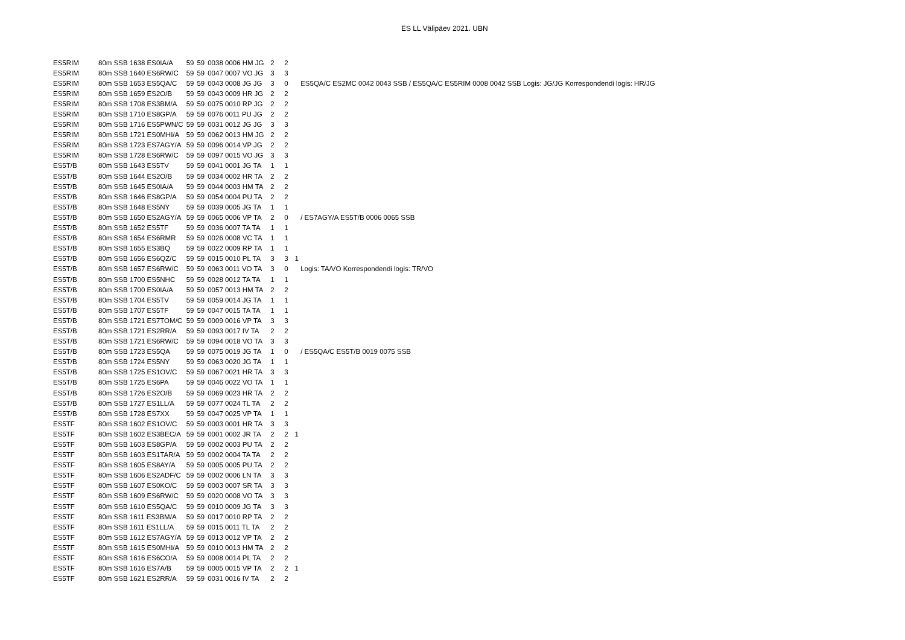ES LL Välipäev 2021. UBN
| ES5RIM | 80m SSB 1638 ES0IA/A | 59 | 59 | 0038 0006 HM JG | 2 | 2 | |
| ES5RIM | 80m SSB 1640 ES6RW/C | 59 | 59 | 0047 0007 VO JG | 3 | 3 | |
| ES5RIM | 80m SSB 1653 ES5QA/C | 59 | 59 | 0043 0008 JG JG | 3 | 0 | ES5QA/C ES2MC 0042 0043 SSB / ES5QA/C ES5RIM 0008 0042 SSB Logis: JG/JG Korrespondendi logis: HR/JG |
| ES5RIM | 80m SSB 1659 ES2O/B | 59 | 59 | 0043 0009 HR JG | 2 | 2 | |
| ES5RIM | 80m SSB 1708 ES3BM/A | 59 | 59 | 0075 0010 RP JG | 2 | 2 | |
| ES5RIM | 80m SSB 1710 ES8GP/A | 59 | 59 | 0076 0011 PU JG | 2 | 2 | |
| ES5RIM | 80m SSB 1716 ES5PWN/C | 59 | 59 | 0031 0012 JG JG | 3 | 3 | |
| ES5RIM | 80m SSB 1721 ES0MHI/A | 59 | 59 | 0062 0013 HM JG | 2 | 2 | |
| ES5RIM | 80m SSB 1723 ES7AGY/A | 59 | 59 | 0096 0014 VP JG | 2 | 2 | |
| ES5RIM | 80m SSB 1728 ES6RW/C | 59 | 59 | 0097 0015 VO JG | 3 | 3 | |
| ES5T/B | 80m SSB 1643 ES5TV | 59 | 59 | 0041 0001 JG TA | 1 | 1 | |
| ES5T/B | 80m SSB 1644 ES2O/B | 59 | 59 | 0034 0002 HR TA | 2 | 2 | |
| ES5T/B | 80m SSB 1645 ES0IA/A | 59 | 59 | 0044 0003 HM TA | 2 | 2 | |
| ES5T/B | 80m SSB 1646 ES8GP/A | 59 | 59 | 0054 0004 PU TA | 2 | 2 | |
| ES5T/B | 80m SSB 1648 ES5NY | 59 | 59 | 0039 0005 JG TA | 1 | 1 | |
| ES5T/B | 80m SSB 1650 ES2AGY/A | 59 | 59 | 0065 0006 VP TA | 2 | 0 | / ES7AGY/A ES5T/B 0006 0065 SSB |
| ES5T/B | 80m SSB 1652 ES5TF | 59 | 59 | 0036 0007 TA TA | 1 | 1 | |
| ES5T/B | 80m SSB 1654 ES6RMR | 59 | 59 | 0026 0008 VC TA | 1 | 1 | |
| ES5T/B | 80m SSB 1655 ES3BQ | 59 | 59 | 0022 0009 RP TA | 1 | 1 | |
| ES5T/B | 80m SSB 1656 ES6QZ/C | 59 | 59 | 0015 0010 PL TA | 3 | 3 | 1 |
| ES5T/B | 80m SSB 1657 ES6RW/C | 59 | 59 | 0063 0011 VO TA | 3 | 0 | Logis: TA/VO Korrespondendi logis: TR/VO |
| ES5T/B | 80m SSB 1700 ES5NHC | 59 | 59 | 0028 0012 TA TA | 1 | 1 | |
| ES5T/B | 80m SSB 1700 ES0IA/A | 59 | 59 | 0057 0013 HM TA | 2 | 2 | |
| ES5T/B | 80m SSB 1704 ES5TV | 59 | 59 | 0059 0014 JG TA | 1 | 1 | |
| ES5T/B | 80m SSB 1707 ES5TF | 59 | 59 | 0047 0015 TA TA | 1 | 1 | |
| ES5T/B | 80m SSB 1721 ES7TOM/C | 59 | 59 | 0009 0016 VP TA | 3 | 3 | |
| ES5T/B | 80m SSB 1721 ES2RR/A | 59 | 59 | 0093 0017 IV TA | 2 | 2 | |
| ES5T/B | 80m SSB 1721 ES6RW/C | 59 | 59 | 0094 0018 VO TA | 3 | 3 | |
| ES5T/B | 80m SSB 1723 ES5QA | 59 | 59 | 0075 0019 JG TA | 1 | 0 | / ES5QA/C ES5T/B 0019 0075 SSB |
| ES5T/B | 80m SSB 1724 ES5NY | 59 | 59 | 0063 0020 JG TA | 1 | 1 | |
| ES5T/B | 80m SSB 1725 ES1OV/C | 59 | 59 | 0067 0021 HR TA | 3 | 3 | |
| ES5T/B | 80m SSB 1725 ES6PA | 59 | 59 | 0046 0022 VO TA | 1 | 1 | |
| ES5T/B | 80m SSB 1726 ES2O/B | 59 | 59 | 0069 0023 HR TA | 2 | 2 | |
| ES5T/B | 80m SSB 1727 ES1LL/A | 59 | 59 | 0077 0024 TL TA | 2 | 2 | |
| ES5T/B | 80m SSB 1728 ES7XX | 59 | 59 | 0047 0025 VP TA | 1 | 1 | |
| ES5TF | 80m SSB 1602 ES1OV/C | 59 | 59 | 0003 0001 HR TA | 3 | 3 | |
| ES5TF | 80m SSB 1602 ES3BEC/A | 59 | 59 | 0001 0002 JR TA | 2 | 2 | 1 |
| ES5TF | 80m SSB 1603 ES8GP/A | 59 | 59 | 0002 0003 PU TA | 2 | 2 | |
| ES5TF | 80m SSB 1603 ES1TAR/A | 59 | 59 | 0002 0004 TA TA | 2 | 2 | |
| ES5TF | 80m SSB 1605 ES8AY/A | 59 | 59 | 0005 0005 PU TA | 2 | 2 | |
| ES5TF | 80m SSB 1606 ES2ADF/C | 59 | 59 | 0002 0006 LN TA | 3 | 3 | |
| ES5TF | 80m SSB 1607 ES0KO/C | 59 | 59 | 0003 0007 SR TA | 3 | 3 | |
| ES5TF | 80m SSB 1609 ES6RW/C | 59 | 59 | 0020 0008 VO TA | 3 | 3 | |
| ES5TF | 80m SSB 1610 ES5QA/C | 59 | 59 | 0010 0009 JG TA | 3 | 3 | |
| ES5TF | 80m SSB 1611 ES3BM/A | 59 | 59 | 0017 0010 RP TA | 2 | 2 | |
| ES5TF | 80m SSB 1611 ES1LL/A | 59 | 59 | 0015 0011 TL TA | 2 | 2 | |
| ES5TF | 80m SSB 1612 ES7AGY/A | 59 | 59 | 0013 0012 VP TA | 2 | 2 | |
| ES5TF | 80m SSB 1615 ES0MHI/A | 59 | 59 | 0010 0013 HM TA | 2 | 2 | |
| ES5TF | 80m SSB 1616 ES6CO/A | 59 | 59 | 0008 0014 PL TA | 2 | 2 | |
| ES5TF | 80m SSB 1616 ES7A/B | 59 | 59 | 0005 0015 VP TA | 2 | 2 | 1 |
| ES5TF | 80m SSB 1621 ES2RR/A | 59 | 59 | 0031 0016 IV TA | 2 | 2 | |